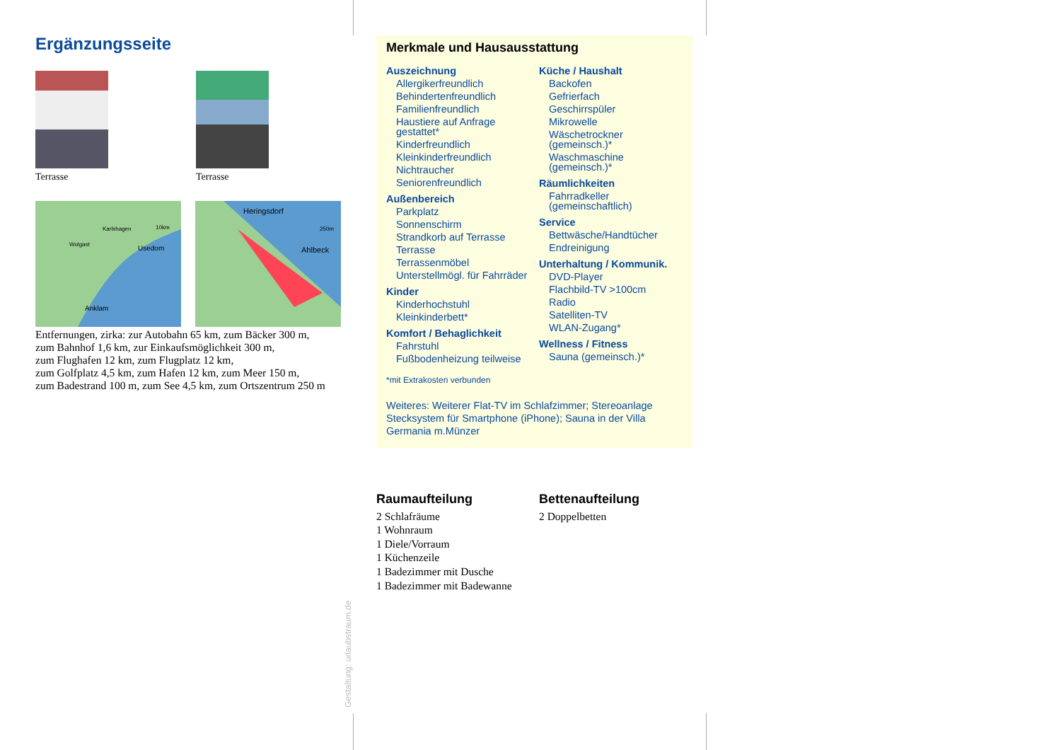Ergänzungsseite
Terrasse Terrasse
Usedom
Anklam
Karlshagen
Wolgast
10km
Heringsdorf
Ahlbeck
250m
Entfernungen, zirka: zur Autobahn 65 km, zum Bäcker 300 m,
zum Bahnhof 1,6 km, zur Einkaufsmöglichkeit 300 m,
zum Flughafen 12 km, zum Flugplatz 12 km,
zum Golfplatz 4,5 km, zum Hafen 12 km, zum Meer 150 m,
zum Badestrand 100 m, zum See 4,5 km, zum Ortszentrum 250 m
Merkmale und Hausausstattung
Auszeichnung
Allergikerfreundlich
Behindertenfreundlich
Familienfreundlich
Haustiere auf Anfrage gestattet*
Kinderfreundlich
Kleinkinderfreundlich
Nichtraucher
Seniorenfreundlich
Außenbereich
Parkplatz
Sonnenschirm
Strandkorb auf Terrasse
Terrasse
Terrassenmöbel
Unterstellmögl. für Fahrräder
Kinder
Kinderhochstuhl
Kleinkinderbett*
Komfort / Behaglichkeit
Fahrstuhl
Fußbodenheizung teilweise
Küche / Haushalt
Backofen
Gefrierfach
Geschirrspüler
Mikrowelle
Wäschetrockner (gemeinsch.)*
Waschmaschine (gemeinsch.)*
Räumlichkeiten
Fahrradkeller (gemeinschaftlich)
Service
Bettwäsche/Handtücher
Endreinigung
Unterhaltung / Kommunik.
DVD-Player
Flachbild-TV >100cm
Radio
Satelliten-TV
WLAN-Zugang*
Wellness / Fitness
Sauna (gemeinsch.)*
*mit Extrakosten verbunden
Weiteres: Weiterer Flat-TV im Schlafzimmer; Stereoanlage Stecksystem für Smartphone (iPhone); Sauna in der Villa Germania m.Münzer
Raumaufteilung
2 Schlafräume
1 Wohnraum
1 Diele/Vorraum
1 Küchenzeile
1 Badezimmer mit Dusche
1 Badezimmer mit Badewanne
Bettenaufteilung
2 Doppelbetten
Gestaltung: urlaubstraum.de